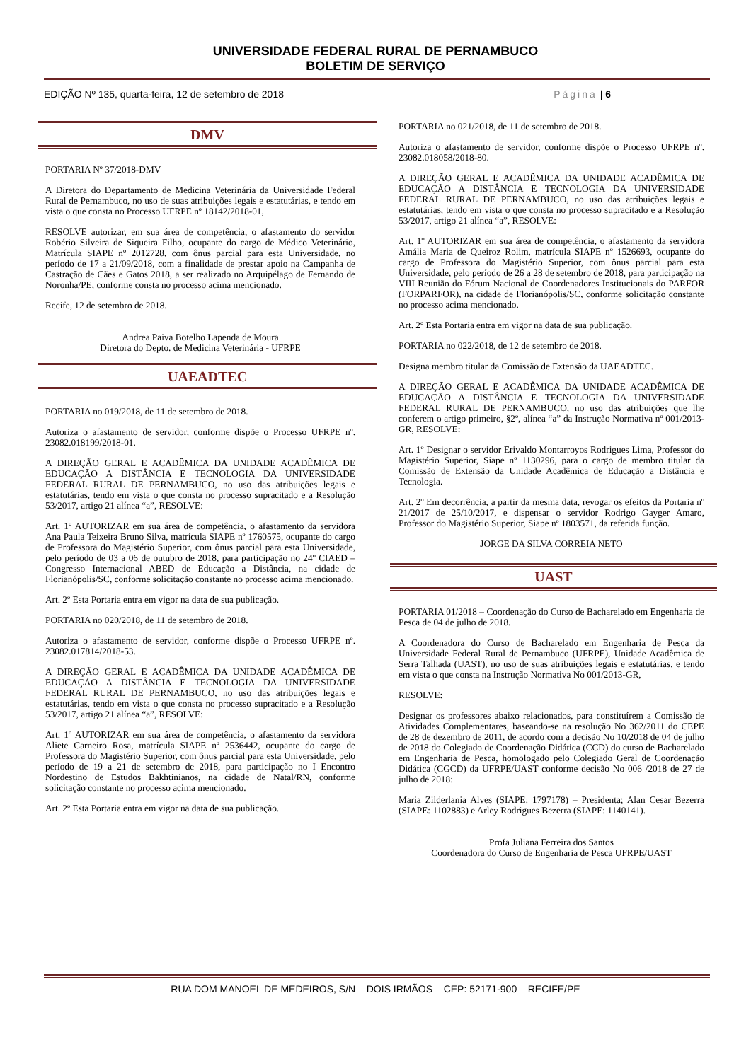UNIVERSIDADE FEDERAL RURAL DE PERNAMBUCO
BOLETIM DE SERVIÇO
EDIÇÃO Nº 135, quarta-feira, 12 de setembro de 2018 Página | 6
DMV
PORTARIA Nº 37/2018-DMV
A Diretora do Departamento de Medicina Veterinária da Universidade Federal Rural de Pernambuco, no uso de suas atribuições legais e estatutárias, e tendo em vista o que consta no Processo UFRPE nº 18142/2018-01,
RESOLVE autorizar, em sua área de competência, o afastamento do servidor Robério Silveira de Siqueira Filho, ocupante do cargo de Médico Veterinário, Matrícula SIAPE nº 2012728, com ônus parcial para esta Universidade, no período de 17 a 21/09/2018, com a finalidade de prestar apoio na Campanha de Castração de Cães e Gatos 2018, a ser realizado no Arquipélago de Fernando de Noronha/PE, conforme consta no processo acima mencionado.
Recife, 12 de setembro de 2018.
Andrea Paiva Botelho Lapenda de Moura
Diretora do Depto. de Medicina Veterinária - UFRPE
UAEADTEC
PORTARIA no 019/2018, de 11 de setembro de 2018.
Autoriza o afastamento de servidor, conforme dispõe o Processo UFRPE nº. 23082.018199/2018-01.
A DIREÇÃO GERAL E ACADÊMICA DA UNIDADE ACADÊMICA DE EDUCAÇÃO A DISTÂNCIA E TECNOLOGIA DA UNIVERSIDADE FEDERAL RURAL DE PERNAMBUCO, no uso das atribuições legais e estatutárias, tendo em vista o que consta no processo supracitado e a Resolução 53/2017, artigo 21 alínea “a”, RESOLVE:
Art. 1º AUTORIZAR em sua área de competência, o afastamento da servidora Ana Paula Teixeira Bruno Silva, matrícula SIAPE nº 1760575, ocupante do cargo de Professora do Magistério Superior, com ônus parcial para esta Universidade, pelo período de 03 a 06 de outubro de 2018, para participação no 24º CIAED – Congresso Internacional ABED de Educação a Distância, na cidade de Florianópolis/SC, conforme solicitação constante no processo acima mencionado.
Art. 2º Esta Portaria entra em vigor na data de sua publicação.
PORTARIA no 020/2018, de 11 de setembro de 2018.
Autoriza o afastamento de servidor, conforme dispõe o Processo UFRPE nº. 23082.017814/2018-53.
A DIREÇÃO GERAL E ACADÊMICA DA UNIDADE ACADÊMICA DE EDUCAÇÃO A DISTÂNCIA E TECNOLOGIA DA UNIVERSIDADE FEDERAL RURAL DE PERNAMBUCO, no uso das atribuições legais e estatutárias, tendo em vista o que consta no processo supracitado e a Resolução 53/2017, artigo 21 alínea “a”, RESOLVE:
Art. 1º AUTORIZAR em sua área de competência, o afastamento da servidora Aliete Carneiro Rosa, matrícula SIAPE nº 2536442, ocupante do cargo de Professora do Magistério Superior, com ônus parcial para esta Universidade, pelo período de 19 a 21 de setembro de 2018, para participação no I Encontro Nordestino de Estudos Bakhtinianos, na cidade de Natal/RN, conforme solicitação constante no processo acima mencionado.
Art. 2º Esta Portaria entra em vigor na data de sua publicação.
PORTARIA no 021/2018, de 11 de setembro de 2018.
Autoriza o afastamento de servidor, conforme dispõe o Processo UFRPE nº. 23082.018058/2018-80.
A DIREÇÃO GERAL E ACADÊMICA DA UNIDADE ACADÊMICA DE EDUCAÇÃO A DISTÂNCIA E TECNOLOGIA DA UNIVERSIDADE FEDERAL RURAL DE PERNAMBUCO, no uso das atribuições legais e estatutárias, tendo em vista o que consta no processo supracitado e a Resolução 53/2017, artigo 21 alínea “a”, RESOLVE:
Art. 1º AUTORIZAR em sua área de competência, o afastamento da servidora Amália Maria de Queiroz Rolim, matrícula SIAPE nº 1526693, ocupante do cargo de Professora do Magistério Superior, com ônus parcial para esta Universidade, pelo período de 26 a 28 de setembro de 2018, para participação na VIII Reunião do Fórum Nacional de Coordenadores Institucionais do PARFOR (FORPARFOR), na cidade de Florianópolis/SC, conforme solicitação constante no processo acima mencionado.
Art. 2º Esta Portaria entra em vigor na data de sua publicação.
PORTARIA no 022/2018, de 12 de setembro de 2018.
Designa membro titular da Comissão de Extensão da UAEADTEC.
A DIREÇÃO GERAL E ACADÊMICA DA UNIDADE ACADÊMICA DE EDUCAÇÃO A DISTÂNCIA E TECNOLOGIA DA UNIVERSIDADE FEDERAL RURAL DE PERNAMBUCO, no uso das atribuições que lhe conferem o artigo primeiro, §2º, alínea “a” da Instrução Normativa nº 001/2013-GR, RESOLVE:
Art. 1º Designar o servidor Erivaldo Montarroyos Rodrigues Lima, Professor do Magistério Superior, Siape nº 1130296, para o cargo de membro titular da Comissão de Extensão da Unidade Acadêmica de Educação a Distância e Tecnologia.
Art. 2º Em decorrência, a partir da mesma data, revogar os efeitos da Portaria nº 21/2017 de 25/10/2017, e dispensar o servidor Rodrigo Gayger Amaro, Professor do Magistério Superior, Siape nº 1803571, da referida função.
JORGE DA SILVA CORREIA NETO
UAST
PORTARIA 01/2018 – Coordenação do Curso de Bacharelado em Engenharia de Pesca de 04 de julho de 2018.
A Coordenadora do Curso de Bacharelado em Engenharia de Pesca da Universidade Federal Rural de Pernambuco (UFRPE), Unidade Acadêmica de Serra Talhada (UAST), no uso de suas atribuições legais e estatutárias, e tendo em vista o que consta na Instrução Normativa No 001/2013-GR,
RESOLVE:
Designar os professores abaixo relacionados, para constituírem a Comissão de Atividades Complementares, baseando-se na resolução No 362/2011 do CEPE de 28 de dezembro de 2011, de acordo com a decisão No 10/2018 de 04 de julho de 2018 do Colegiado de Coordenação Didática (CCD) do curso de Bacharelado em Engenharia de Pesca, homologado pelo Colegiado Geral de Coordenação Didática (CGCD) da UFRPE/UAST conforme decisão No 006 /2018 de 27 de julho de 2018:
Maria Zilderlania Alves (SIAPE: 1797178) – Presidenta; Alan Cesar Bezerra (SIAPE: 1102883) e Arley Rodrigues Bezerra (SIAPE: 1140141).
Profa Juliana Ferreira dos Santos
Coordenadora do Curso de Engenharia de Pesca UFRPE/UAST
RUA DOM MANOEL DE MEDEIROS, S/N – DOIS IRMÃOS – CEP: 52171-900 – RECIFE/PE